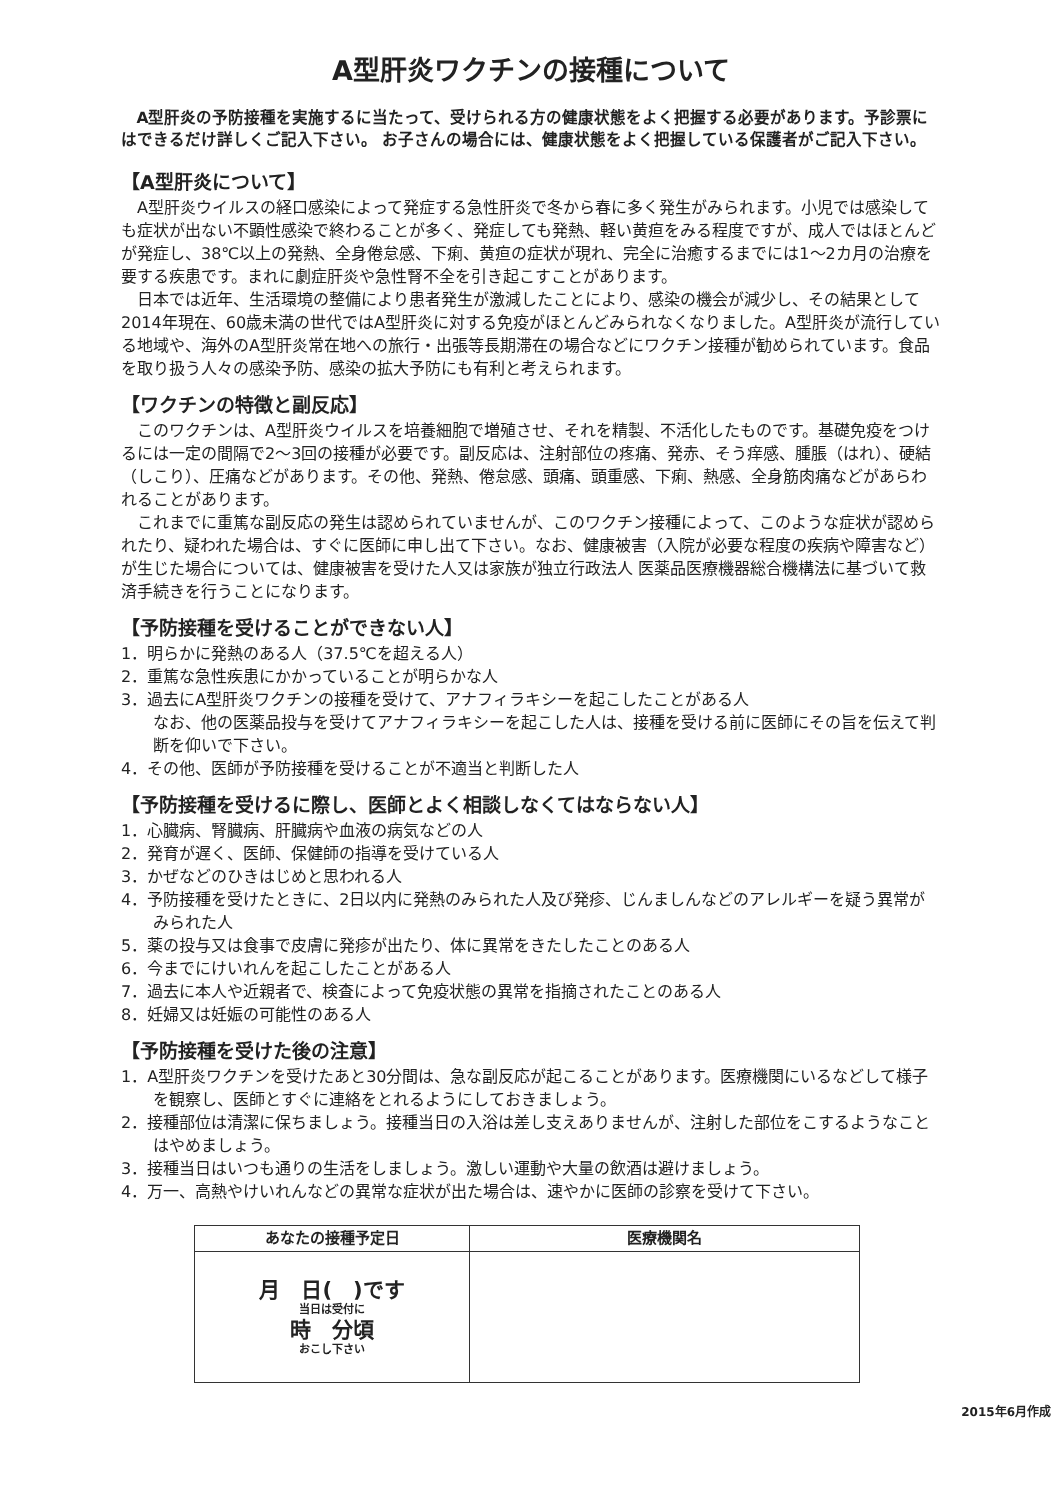A型肝炎ワクチンの接種について
A型肝炎の予防接種を実施するに当たって、受けられる方の健康状態をよく把握する必要があります。予診票にはできるだけ詳しくご記入下さい。 お子さんの場合には、健康状態をよく把握している保護者がご記入下さい。
【A型肝炎について】
A型肝炎ウイルスの経口感染によって発症する急性肝炎で冬から春に多く発生がみられます。小児では感染しても症状が出ない不顕性感染で終わることが多く、発症しても発熱、軽い黄疸をみる程度ですが、成人ではほとんどが発症し、38℃以上の発熱、全身倦怠感、下痢、黄疸の症状が現れ、完全に治癒するまでには1～2カ月の治療を要する疾患です。まれに劇症肝炎や急性腎不全を引き起こすことがあります。
日本では近年、生活環境の整備により患者発生が激減したことにより、感染の機会が減少し、その結果として2014年現在、60歳未満の世代ではA型肝炎に対する免疫がほとんどみられなくなりました。A型肝炎が流行している地域や、海外のA型肝炎常在地への旅行・出張等長期滞在の場合などにワクチン接種が勧められています。食品を取り扱う人々の感染予防、感染の拡大予防にも有利と考えられます。
【ワクチンの特徴と副反応】
このワクチンは、A型肝炎ウイルスを培養細胞で増殖させ、それを精製、不活化したものです。基礎免疫をつけるには一定の間隔で2～3回の接種が必要です。副反応は、注射部位の疼痛、発赤、そう痒感、腫脹（はれ）、硬結（しこり）、圧痛などがあります。その他、発熱、倦怠感、頭痛、頭重感、下痢、熱感、全身筋肉痛などがあらわれることがあります。
これまでに重篤な副反応の発生は認められていませんが、このワクチン接種によって、このような症状が認められたり、疑われた場合は、すぐに医師に申し出て下さい。なお、健康被害（入院が必要な程度の疾病や障害など）が生じた場合については、健康被害を受けた人又は家族が独立行政法人 医薬品医療機器総合機構法に基づいて救済手続きを行うことになります。
【予防接種を受けることができない人】
1．明らかに発熱のある人（37.5℃を超える人）
2．重篤な急性疾患にかかっていることが明らかな人
3．過去にA型肝炎ワクチンの接種を受けて、アナフィラキシーを起こしたことがある人
なお、他の医薬品投与を受けてアナフィラキシーを起こした人は、接種を受ける前に医師にその旨を伝えて判断を仰いで下さい。
4．その他、医師が予防接種を受けることが不適当と判断した人
【予防接種を受けるに際し、医師とよく相談しなくてはならない人】
1．心臓病、腎臓病、肝臓病や血液の病気などの人
2．発育が遅く、医師、保健師の指導を受けている人
3．かぜなどのひきはじめと思われる人
4．予防接種を受けたときに、2日以内に発熱のみられた人及び発疹、じんましんなどのアレルギーを疑う異常がみられた人
5．薬の投与又は食事で皮膚に発疹が出たり、体に異常をきたしたことのある人
6．今までにけいれんを起こしたことがある人
7．過去に本人や近親者で、検査によって免疫状態の異常を指摘されたことのある人
8．妊婦又は妊娠の可能性のある人
【予防接種を受けた後の注意】
1．A型肝炎ワクチンを受けたあと30分間は、急な副反応が起こることがあります。医療機関にいるなどして様子を観察し、医師とすぐに連絡をとれるようにしておきましょう。
2．接種部位は清潔に保ちましょう。接種当日の入浴は差し支えありませんが、注射した部位をこするようなことはやめましょう。
3．接種当日はいつも通りの生活をしましょう。激しい運動や大量の飲酒は避けましょう。
4．万一、高熱やけいれんなどの異常な症状が出た場合は、速やかに医師の診察を受けて下さい。
| あなたの接種予定日 | 医療機関名 |
| --- | --- |
| 月 日( )です 当日は受付に 時 分頃 おこし下さい | |
2015年6月作成